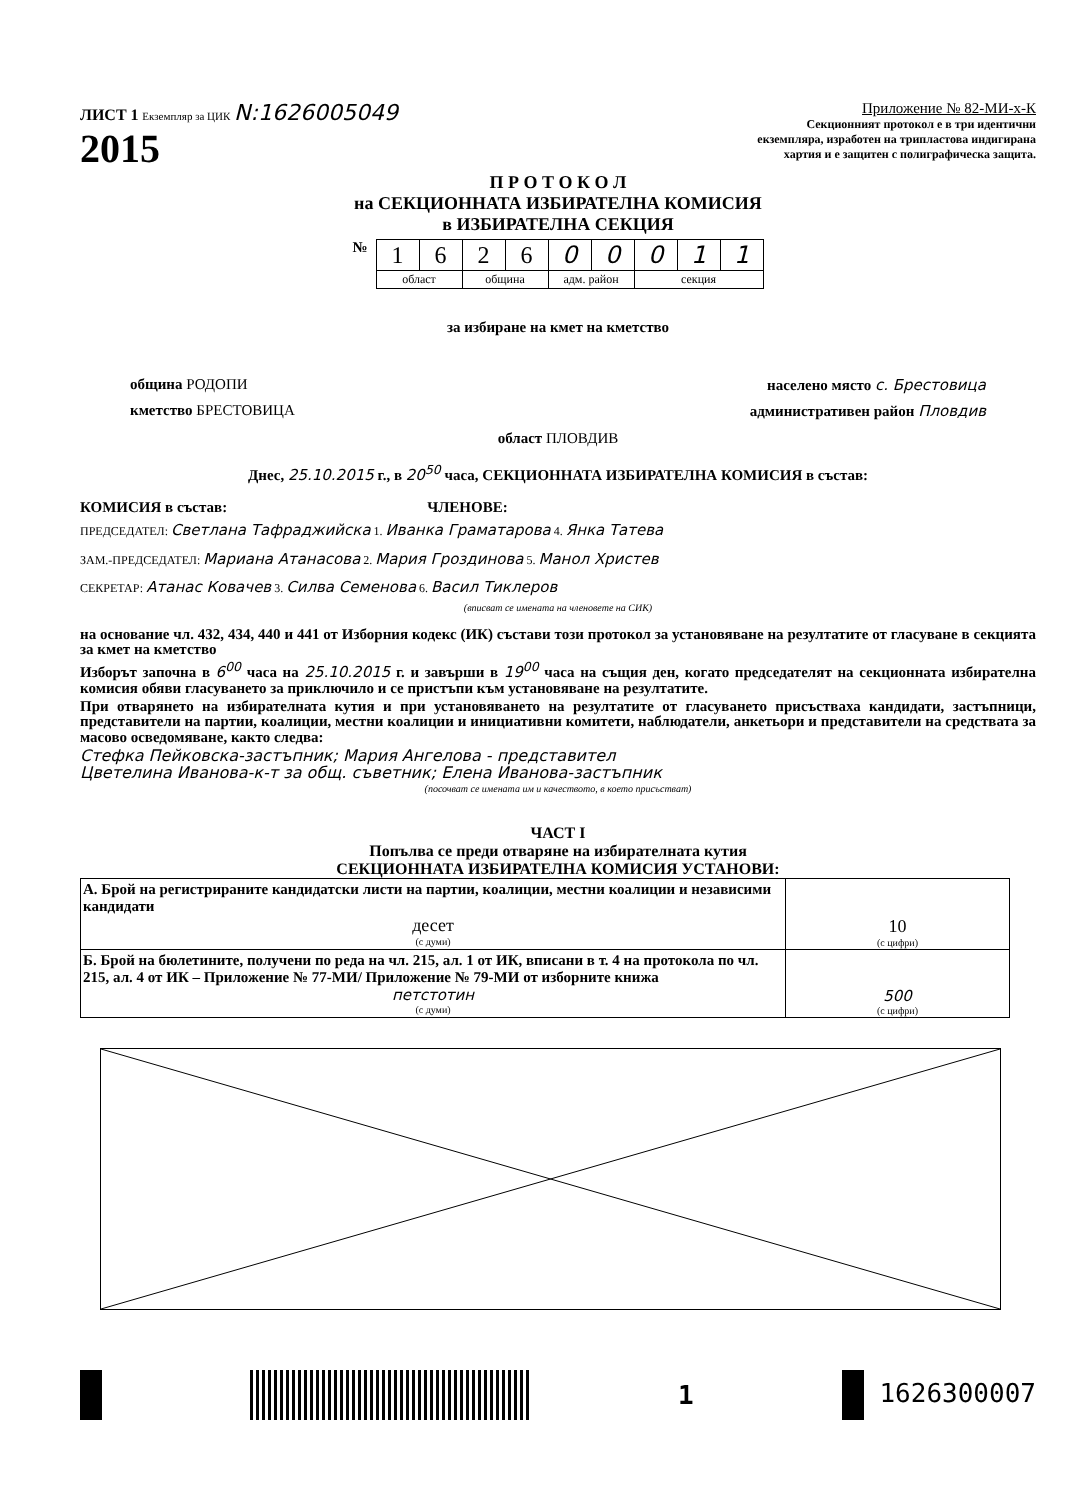ЛИСТ 1 Екземпляр за ЦИК N:1626005049
2015
Приложение № 82-МИ-х-К
Секционният протокол е в три идентични
екземпляра, изработен на трипластова индигирана
хартия и е защитен с полиграфическа защита.
П Р О Т О К О Л
на СЕКЦИОННАТА ИЗБИРАТЕЛНА КОМИСИЯ
в ИЗБИРАТЕЛНА СЕКЦИЯ
№
| 1 | 6 | 2 | 6 | 0 | 0 | 0 | 1 | 1 |
| област | | община | | адм. район | | секция | | |
за избиране на кмет на кметство
община РОДОПИ населено място с. Брестовица
кметство БРЕСТОВИЦА административен район Пловдив
област ПЛОВДИВ
Днес, 25.10.2015 г., в 20<sup>50</sup> часа, СЕКЦИОННАТА ИЗБИРАТЕЛНА КОМИСИЯ в състав:
КОМИСИЯ в състав: ЧЛЕНОВЕ:
ПРЕДСЕДАТЕЛ: Светлана Тафраджийска 1. Иванка Граматарова 4. Янка Татева
ЗАМ.-ПРЕДСЕДАТЕЛ: Мариана Атанасова 2. Мария Гроздинова 5. Манол Христев
СЕКРЕТАР: Атанас Ковачев 3. Силва Семенова 6. Васил Тиклеров
(вписват се имената на членовете на СИК)
на основание чл. 432, 434, 440 и 441 от Изборния кодекс (ИК) състави този протокол за установяване на резултатите от гласуване в секцията за кмет на кметство
Изборът започна в 6<sup>00</sup> часа на 25.10.2015 г. и завърши в 19<sup>00</sup> часа на същия ден, когато председателят на секционната избирателна комисия обяви гласуването за приключило и се пристъпи към установяване на резултатите.
При отварянето на избирателната кутия и при установяването на резултатите от гласуването присъстваха кандидати, застъпници, представители на партии, коалиции, местни коалиции и инициативни комитети, наблюдатели, анкетьори и представители на средствата за масово осведомяване, както следва:
Стефка Пейковска-застъпник; Мария Ангелова - представител
Цветелина Иванова-к-т за общ. съветник; Елена Иванова-застъпник
(посочват се имената им и качеството, в което присъстват)
ЧАСТ I
Попълва се преди отваряне на избирателната кутия
СЕКЦИОННАТА ИЗБИРАТЕЛНА КОМИСИЯ УСТАНОВИ:
| А. Брой на регистрираните кандидатски листи на партии, коалиции, местни коалиции и независими кандидати десет (с думи) | 10 (с цифри) |
| Б. Брой на бюлетините, получени по реда на чл. 215, ал. 1 от ИК, вписани в т. 4 на протокола по чл. 215, ал. 4 от ИК – Приложение № 77-МИ/ Приложение № 79-МИ от изборните книжа петстотин (с думи) | 500 (с цифри) |
1 1626300007